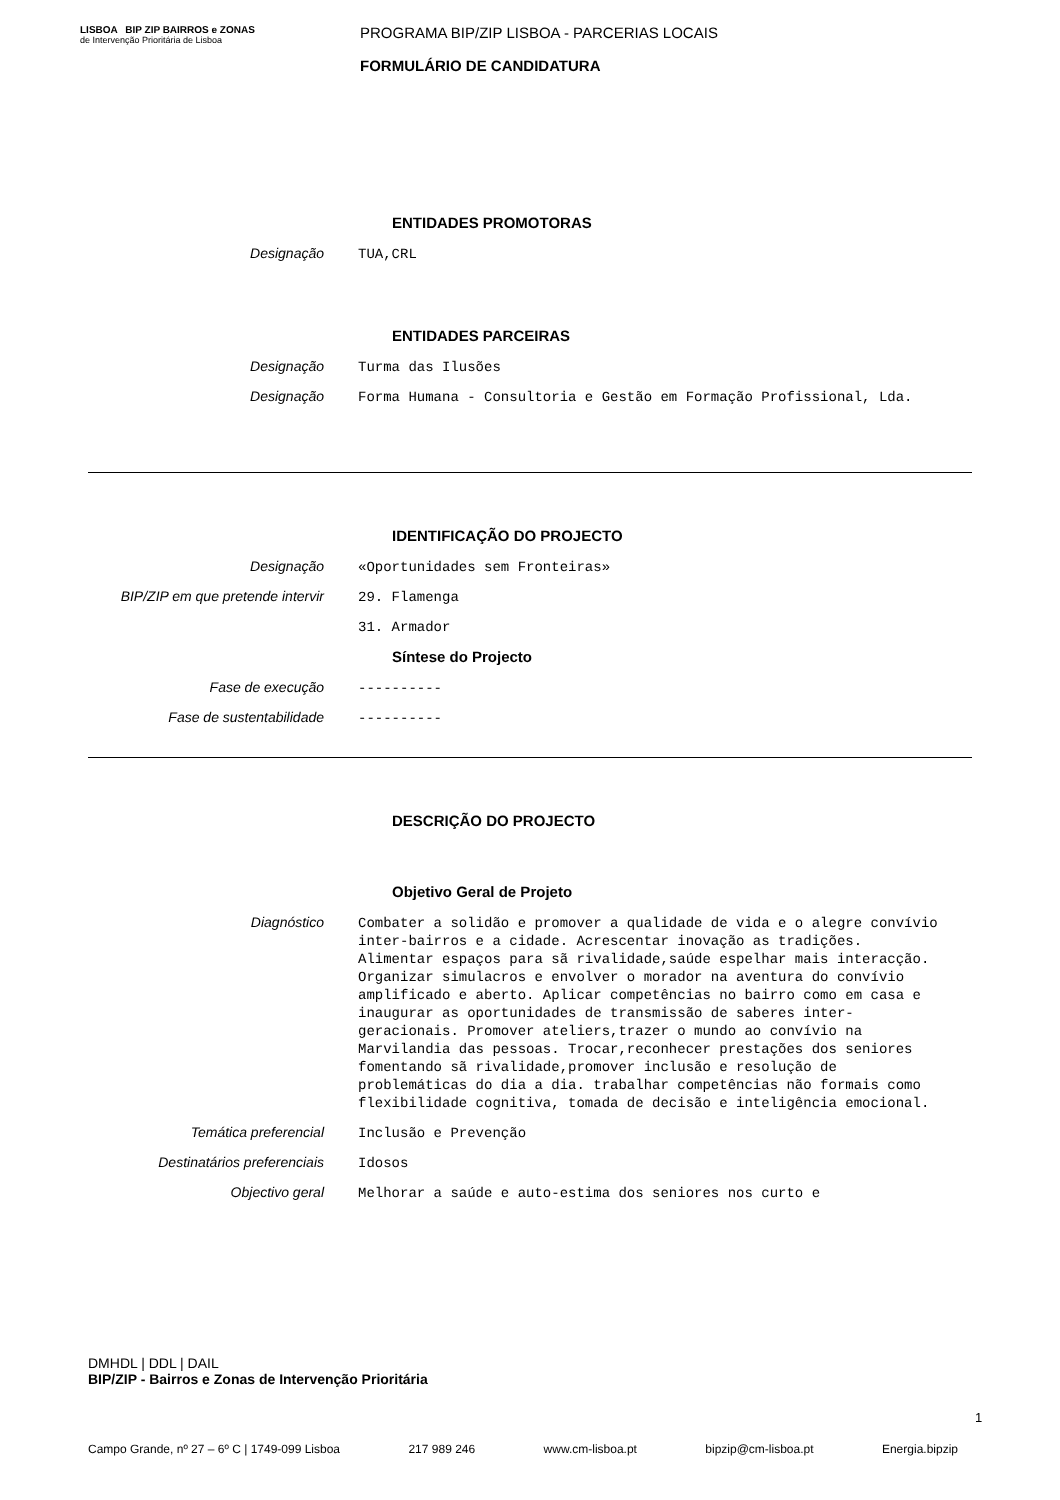LISBOA BIP ZIP BAIRROS e ZONAS
de Intervenção Prioritária de Lisboa
PROGRAMA BIP/ZIP LISBOA - PARCERIAS LOCAIS
FORMULÁRIO DE CANDIDATURA
ENTIDADES PROMOTORAS
Designação
TUA,CRL
ENTIDADES PARCEIRAS
Designação
Turma das Ilusões
Designação
Forma Humana - Consultoria e Gestão em Formação Profissional, Lda.
IDENTIFICAÇÃO DO PROJECTO
Designação
«Oportunidades sem Fronteiras»
BIP/ZIP em que pretende intervir
29. Flamenga
31. Armador
Síntese do Projecto
Fase de execução
----------
Fase de sustentabilidade
----------
DESCRIÇÃO DO PROJECTO
Objetivo Geral de Projeto
Diagnóstico
Combater a solidão e promover a qualidade de vida e o alegre convívio inter-bairros e a cidade. Acrescentar inovação as tradições. Alimentar espaços para sã rivalidade,saúde espelhar mais interacção. Organizar simulacros e envolver o morador na aventura do convívio amplificado e aberto. Aplicar competências no bairro como em casa e inaugurar as oportunidades de transmissão de saberes inter-geracionais. Promover ateliers,trazer o mundo ao convívio na Marvilandia das pessoas. Trocar,reconhecer prestações dos seniores fomentando sã rivalidade,promover inclusão e resolução de problemáticas do dia a dia. trabalhar competências não formais como flexibilidade cognitiva, tomada de decisão e inteligência emocional.
Temática preferencial
Inclusão e Prevenção
Destinatários preferenciais
Idosos
Objectivo geral
Melhorar a saúde e auto-estima dos seniores nos curto e
DMHDL | DDL | DAIL
BIP/ZIP - Bairros e Zonas de Intervenção Prioritária
1
Campo Grande, nº 27 – 6º C | 1749-099 Lisboa 217 989 246 www.cm-lisboa.pt bipzip@cm-lisboa.pt Energia.bipzip